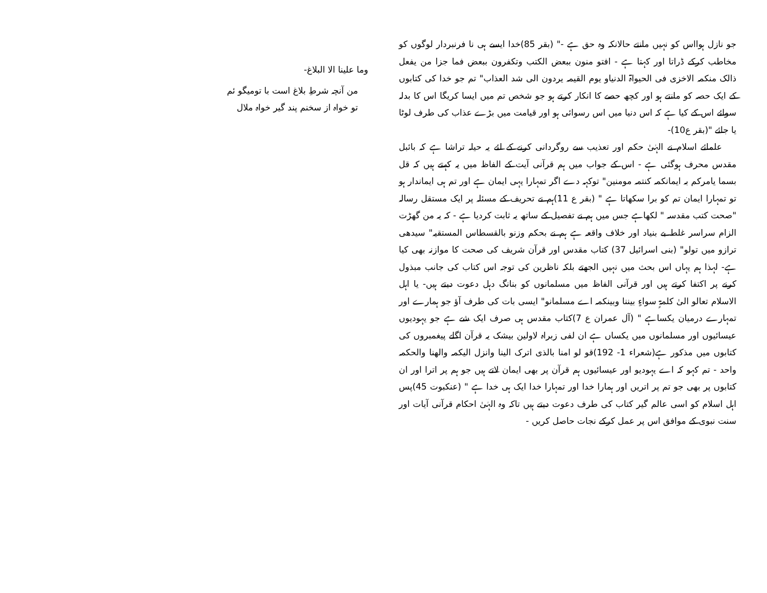جو نازل ہوااس کو نہیں مانتے حالانکہ وہ حق ہے -" (بقر 85)خدا ایسے ہی نا فرنبردار لوگوں کو مخاطب کرکے ڈراتا اور کہتا ہے - افتو منون ببعض الکتب وتکفرون ببعض فما جزا من یفعل ذالک منکمہ الاخزی فی الحیواۃ الدنیاو یوم القیمہ یردون الی شد العذاب" تم جو خدا کی کتابوں کے ایک حصہ کو مانتے ہو اور کچھ حصے کا انکار کرتے ہو جو شخص تم میں ایسا کریگا اس کا بدلہ سوائے اس کے کیا ہے کہ اس دنیا میں اس رسوائی ہو اور قیامت میں بڑے عذاب کی طرف لوٹا یا جائے "(بقر ع10)-
علمائے اسلام نے الہٰیٰ حکم اور تعذیب سے روگردانی کرنے کے لئے یہ حیلہ تراشا ہے کہ بائبل مقدس محرف ہوگئی ہے - اس کے جواب میں ہم قرآنی آیت کے الفاظ میں یہ کہتے ہیں کہ قل بسما یامرکم بہ ایمانکمہ کنتمہ مومنین" توکہہ دے اگر تمہارا یہی ایمان ہے اور تم ہی ایماندار ہو تو تمہارا ایمان تم کو برا سکھاتا ہے " (بقر ع 11)ہم نے تحریف کے مسئلہ پر ایک مستقل رسالہ "صحت کتب مقدسہ " لکھاہے جس میں ہم نے تفصیل کے ساتھ یہ ثابت کردیا ہے - کہ یہ من گھڑت الزام سراسر غلط بے بنیاد اور خلاف واقعہ ہے ہم نے بحکم وزنو بالقسطاس المستقیہ" سیدھی ترازو میں تولو" (بنی اسرائیل 37) کتاب مقدس اور قرآن شریف کی صحت کا موازنہ بھی کیا ہے- لہذا ہم یہاں اس بحث میں نہیں الجھتے بلکہ ناظرین کی توجہ اس کتاب کی جانب مبذول کرنے پر اکتفا کرتے ہیں اور قرآنی الفاظ میں مسلمانوں کو بنانگ دہل دعوت دیتے ہیں- یا اہل الاسلام تعالو الیٰ کلمۃٍ سواءٍ بیننا وبینکمہ اے مسلمانو" ایسی بات کی طرف آؤ جو ہمارے اور تمہارے درمیان یکساہے " (آل عمران ع 7)کتاب مقدس ہی صرف ایک شے ہے جو یہودیوں عیسائیوں اور مسلمانوں میں یکساں ہے ان لفی زبراہ لاولین بیشک یہ قرآن اگلے پیغمبروں کی کتابوں میں مذکور ہے(شعراء 1- 192)قو لو امنا بالذی اترک الینا وانزل الیکمہ والھنا والحکمہ واحد - تم کہو کہ اے یہودیو اور عیسائیوں ہم قرآن پر بھی ایمان لاتے ہیں جو ہم پر اترا اور ان کتابوں پر بھی جو تم پر اتریں اور ہمارا خدا اور تمہارا خدا ایک ہی خدا ہے " (عنکبوت 45)پس اہل اسلام کو اسی عالم گیر کتاب کی طرف دعوت دیتے ہیں تاکہ وہ الہٰیٰ احکام قرآنی آیات اور سنت نبوی کے موافق اس پر عمل کرکے نجات حاصل کریں -
وما علینا الا البلاغ-
من آنچہ شرطِ بلاغ است با تومیگو ئم
تو خواہ از سخنم پند گیر خواہ ملال